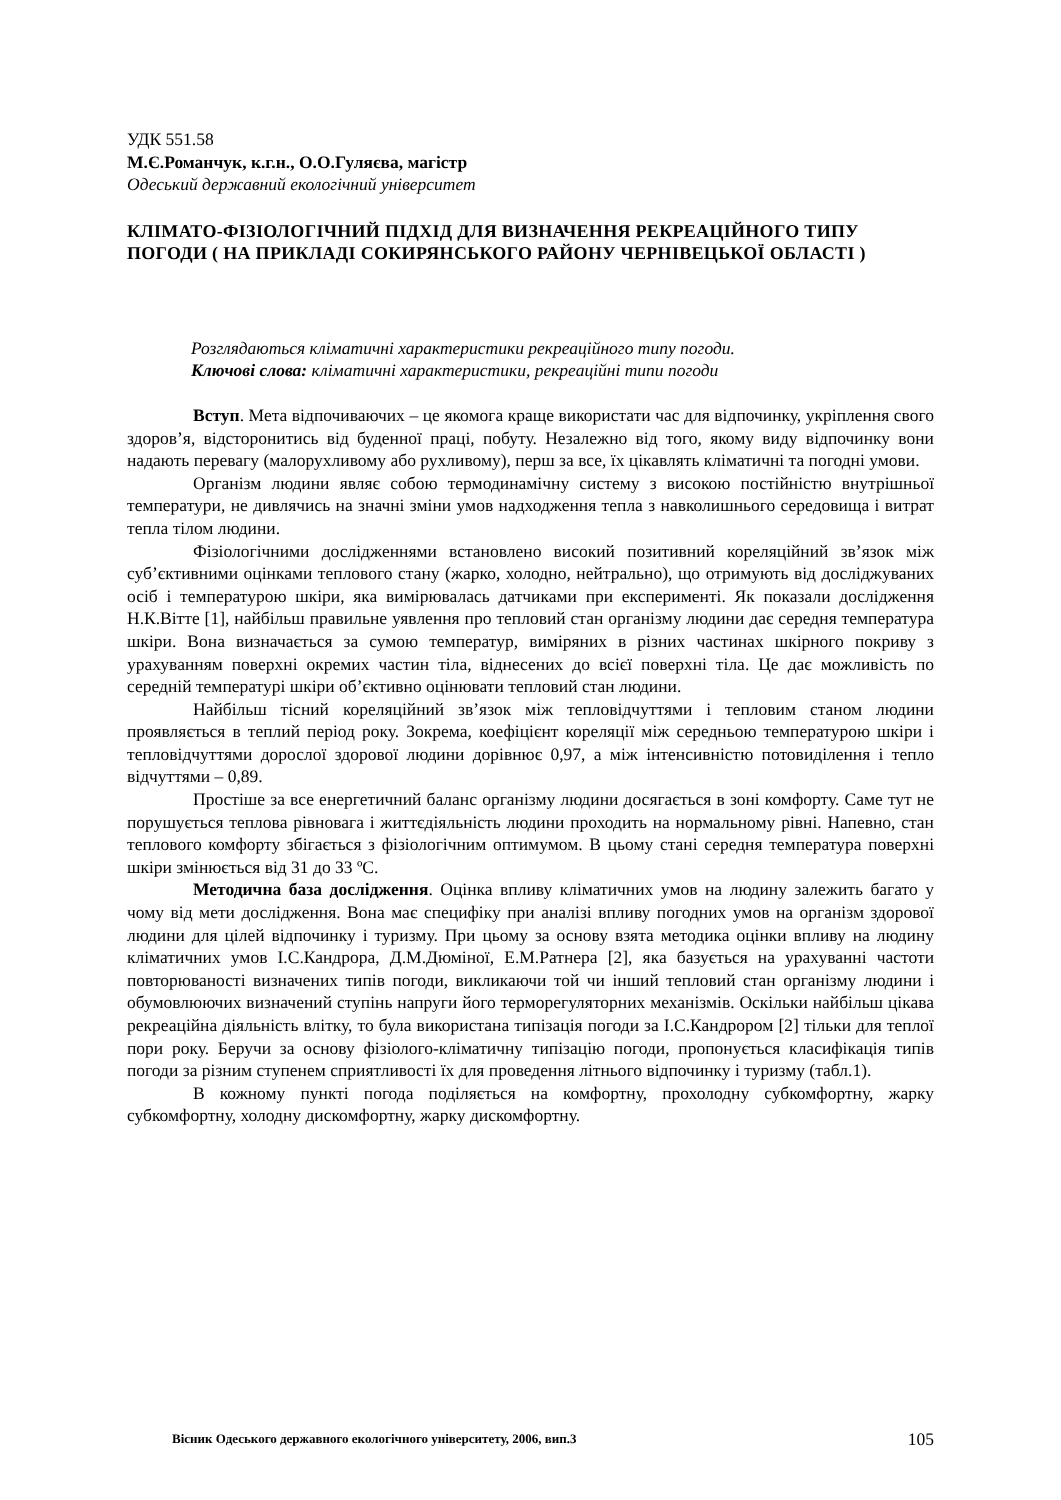УДК 551.58
М.Є.Романчук, к.г.н., О.О.Гуляєва, магістр
Одеський державний екологічний університет
КЛІМАТО-ФІЗІОЛОГІЧНИЙ ПІДХІД ДЛЯ ВИЗНАЧЕННЯ РЕКРЕАЦІЙНОГО ТИПУ ПОГОДИ ( НА ПРИКЛАДІ СОКИРЯНСЬКОГО РАЙОНУ ЧЕРНІВЕЦЬКОЇ ОБЛАСТІ )
Розглядаються кліматичні характеристики рекреаційного типу погоди.
Ключові слова: кліматичні характеристики, рекреаційні типи погоди
Вступ. Мета відпочиваючих – це якомога краще використати час для відпочинку, укріплення свого здоров’я, відсторонитись від буденної праці, побуту. Незалежно від того, якому виду відпочинку вони надають перевагу (малорухливому або рухливому), перш за все, їх цікавлять кліматичні та погодні умови.
Організм людини являє собою термодинамічну систему з високою постійністю внутрішньої температури, не дивлячись на значні зміни умов надходження тепла з навколишнього середовища і витрат тепла тілом людини.
Фізіологічними дослідженнями встановлено високий позитивний кореляційний зв’язок між суб’єктивними оцінками теплового стану (жарко, холодно, нейтрально), що отримують від досліджуваних осіб і температурою шкіри, яка вимірювалась датчиками при експерименті. Як показали дослідження Н.К.Вітте [1], найбільш правильне уявлення про тепловий стан організму людини дає середня температура шкіри. Вона визначається за сумою температур, виміряних в різних частинах шкірного покриву з урахуванням поверхні окремих частин тіла, віднесених до всієї поверхні тіла. Це дає можливість по середній температурі шкіри об’єктивно оцінювати тепловий стан людини.
Найбільш тісний кореляційний зв’язок між тепловідчуттями і тепловим станом людини проявляється в теплий період року. Зокрема, коефіцієнт кореляції між середньою температурою шкіри і тепловідчуттями дорослої здорової людини дорівнює 0,97, а між інтенсивністю потовиділення і тепло відчуттями – 0,89.
Простіше за все енергетичний баланс організму людини досягається в зоні комфорту. Саме тут не порушується теплова рівновага і життєдіяльність людини проходить на нормальному рівні. Напевно, стан теплового комфорту збігається з фізіологічним оптимумом. В цьому стані середня температура поверхні шкіри змінюється від 31 до 33 ºС.
Методична база дослідження. Оцінка впливу кліматичних умов на людину залежить багато у чому від мети дослідження. Вона має специфіку при аналізі впливу погодних умов на організм здорової людини для цілей відпочинку і туризму. При цьому за основу взята методика оцінки впливу на людину кліматичних умов І.С.Кандрора, Д.М.Дюміної, Е.М.Ратнера [2], яка базується на урахуванні частоти повторюваності визначених типів погоди, викликаючи той чи інший тепловий стан організму людини і обумовлюючих визначений ступінь напруги його терморегуляторних механізмів. Оскільки найбільш цікава рекреаційна діяльність влітку, то була використана типізація погоди за І.С.Кандрором [2] тільки для теплої пори року. Беручи за основу фізіолого-кліматичну типізацію погоди, пропонується класифікація типів погоди за різним ступенем сприятливості їх для проведення літнього відпочинку і туризму (табл.1).
В кожному пункті погода поділяється на комфортну, прохолодну субкомфортну, жарку субкомфортну, холодну дискомфортну, жарку дискомфортну.
Вісник Одеського державного екологічного університету, 2006, вип.3 105